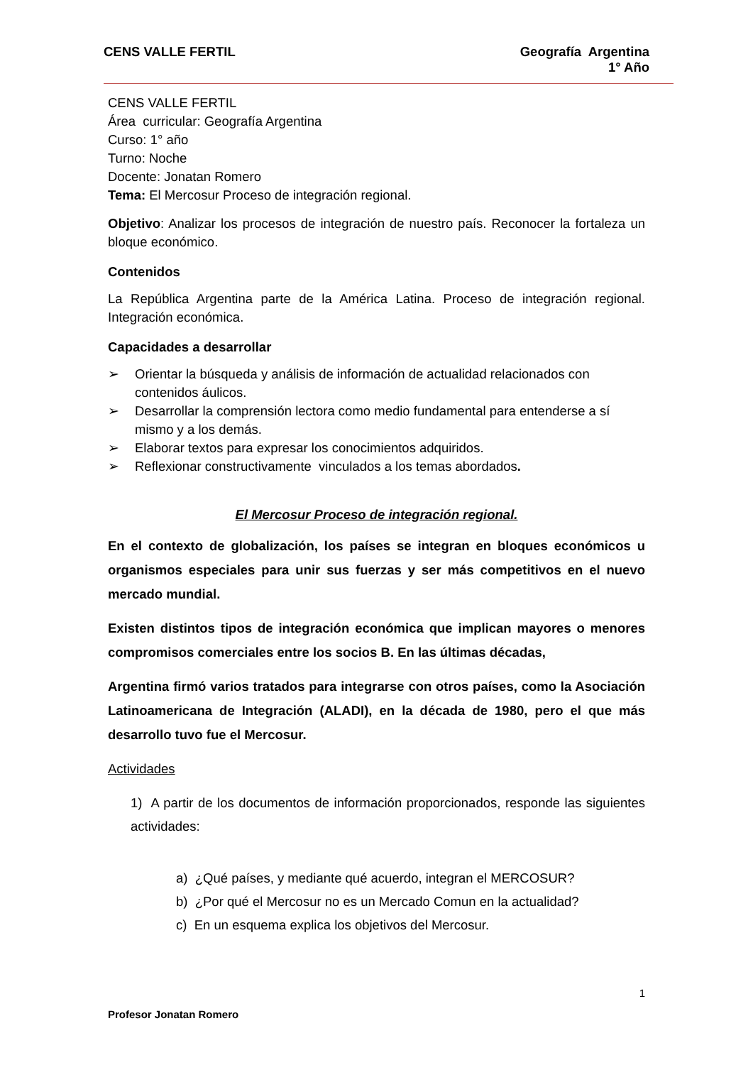CENS VALLE FERTIL Geografía Argentina
1° Año
CENS VALLE FERTIL
Área curricular: Geografía Argentina
Curso: 1° año
Turno: Noche
Docente: Jonatan Romero
Tema: El Mercosur Proceso de integración regional.
Objetivo: Analizar los procesos de integración de nuestro país. Reconocer la fortaleza un bloque económico.
Contenidos
La República Argentina parte de la América Latina. Proceso de integración regional. Integración económica.
Capacidades a desarrollar
➢ Orientar la búsqueda y análisis de información de actualidad relacionados con contenidos áulicos.
➢ Desarrollar la comprensión lectora como medio fundamental para entenderse a sí mismo y a los demás.
➢ Elaborar textos para expresar los conocimientos adquiridos.
➢ Reflexionar constructivamente vinculados a los temas abordados.
El Mercosur Proceso de integración regional.
En el contexto de globalización, los países se integran en bloques económicos u organismos especiales para unir sus fuerzas y ser más competitivos en el nuevo mercado mundial.
Existen distintos tipos de integración económica que implican mayores o menores compromisos comerciales entre los socios B. En las últimas décadas,
Argentina firmó varios tratados para integrarse con otros países, como la Asociación Latinoamericana de Integración (ALADI), en la década de 1980, pero el que más desarrollo tuvo fue el Mercosur.
Actividades
1) A partir de los documentos de información proporcionados, responde las siguientes actividades:
a) ¿Qué países, y mediante qué acuerdo, integran el MERCOSUR?
b) ¿Por qué el Mercosur no es un Mercado Comun en la actualidad?
c) En un esquema explica los objetivos del Mercosur.
1
Profesor Jonatan Romero